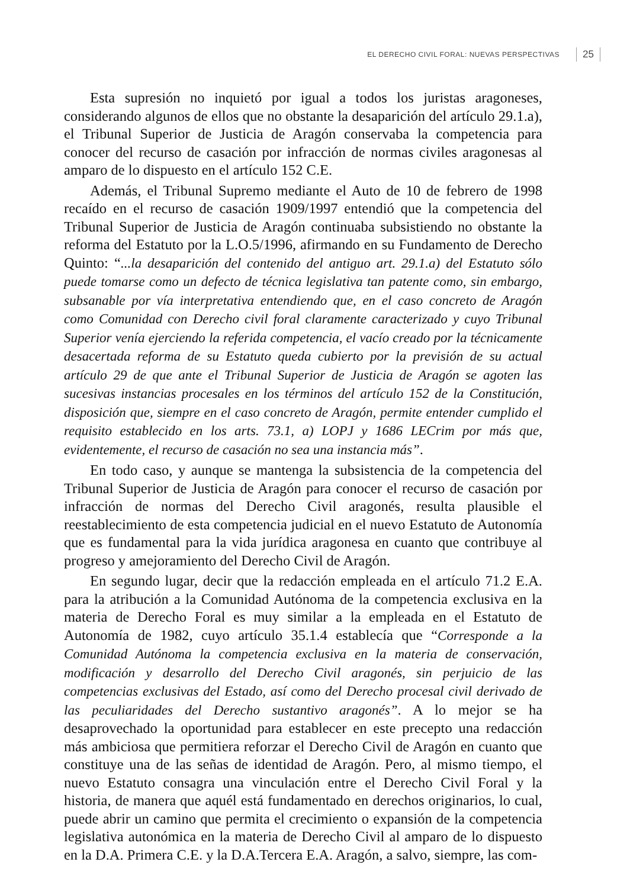EL DERECHO CIVIL FORAL: NUEVAS PERSPECTIVAS 25
Esta supresión no inquietó por igual a todos los juristas aragoneses, considerando algunos de ellos que no obstante la desaparición del artículo 29.1.a), el Tribunal Superior de Justicia de Aragón conservaba la competencia para conocer del recurso de casación por infracción de normas civiles aragonesas al amparo de lo dispuesto en el artículo 152 C.E.
Además, el Tribunal Supremo mediante el Auto de 10 de febrero de 1998 recaído en el recurso de casación 1909/1997 entendió que la competencia del Tribunal Superior de Justicia de Aragón continuaba subsistiendo no obstante la reforma del Estatuto por la L.O.5/1996, afirmando en su Fundamento de Derecho Quinto: “...la desaparición del contenido del antiguo art. 29.1.a) del Estatuto sólo puede tomarse como un defecto de técnica legislativa tan patente como, sin embargo, subsanable por vía interpretativa entendiendo que, en el caso concreto de Aragón como Comunidad con Derecho civil foral claramente caracterizado y cuyo Tribunal Superior venía ejerciendo la referida competencia, el vacío creado por la técnicamente desacertada reforma de su Estatuto queda cubierto por la previsión de su actual artículo 29 de que ante el Tribunal Superior de Justicia de Aragón se agoten las sucesivas instancias procesales en los términos del artículo 152 de la Constitución, disposición que, siempre en el caso concreto de Aragón, permite entender cumplido el requisito establecido en los arts. 73.1, a) LOPJ y 1686 LECrim por más que, evidentemente, el recurso de casación no sea una instancia más”.
En todo caso, y aunque se mantenga la subsistencia de la competencia del Tribunal Superior de Justicia de Aragón para conocer el recurso de casación por infracción de normas del Derecho Civil aragonés, resulta plausible el reestablecimiento de esta competencia judicial en el nuevo Estatuto de Autonomía que es fundamental para la vida jurídica aragonesa en cuanto que contribuye al progreso y amejoramiento del Derecho Civil de Aragón.
En segundo lugar, decir que la redacción empleada en el artículo 71.2 E.A. para la atribución a la Comunidad Autónoma de la competencia exclusiva en la materia de Derecho Foral es muy similar a la empleada en el Estatuto de Autonomía de 1982, cuyo artículo 35.1.4 establecía que “Corresponde a la Comunidad Autónoma la competencia exclusiva en la materia de conservación, modificación y desarrollo del Derecho Civil aragonés, sin perjuicio de las competencias exclusivas del Estado, así como del Derecho procesal civil derivado de las peculiaridades del Derecho sustantivo aragonés”. A lo mejor se ha desaprovechado la oportunidad para establecer en este precepto una redacción más ambiciosa que permitiera reforzar el Derecho Civil de Aragón en cuanto que constituye una de las señas de identidad de Aragón. Pero, al mismo tiempo, el nuevo Estatuto consagra una vinculación entre el Derecho Civil Foral y la historia, de manera que aquél está fundamentado en derechos originarios, lo cual, puede abrir un camino que permita el crecimiento o expansión de la competencia legislativa autonómica en la materia de Derecho Civil al amparo de lo dispuesto en la D.A. Primera C.E. y la D.A.Tercera E.A. Aragón, a salvo, siempre, las com-